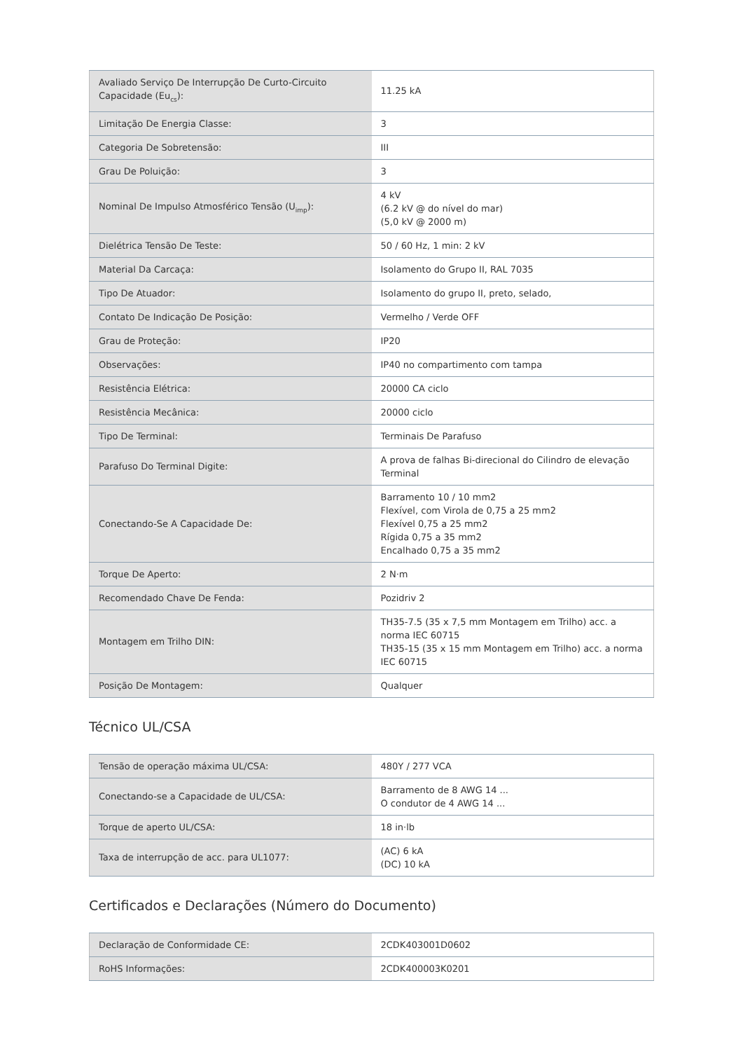| Avaliado Serviço De Interrupção De Curto-Circuito Capacidade (Eu<sub>cs</sub>): | 11.25 kA |
| Limitação De Energia Classe: | 3 |
| Categoria De Sobretensão: | III |
| Grau De Poluição: | 3 |
| Nominal De Impulso Atmosférico Tensão (U<sub>imp</sub>): | 4 kV (6.2 kV @ do nível do mar) (5,0 kV @ 2000 m) |
| Dielétrica Tensão De Teste: | 50 / 60 Hz, 1 min: 2 kV |
| Material Da Carcaça: | Isolamento do Grupo II, RAL 7035 |
| Tipo De Atuador: | Isolamento do grupo II, preto, selado, |
| Contato De Indicação De Posição: | Vermelho / Verde OFF |
| Grau de Proteção: | IP20 |
| Observações: | IP40 no compartimento com tampa |
| Resistência Elétrica: | 20000 CA ciclo |
| Resistência Mecânica: | 20000 ciclo |
| Tipo De Terminal: | Terminais De Parafuso |
| Parafuso Do Terminal Digite: | A prova de falhas Bi-direcional do Cilindro de elevação Terminal |
| Conectando-Se A Capacidade De: | Barramento 10 / 10 mm2 Flexível, com Virola de 0,75 a 25 mm2 Flexível 0,75 a 25 mm2 Rígida 0,75 a 35 mm2 Encalhado 0,75 a 35 mm2 |
| Torque De Aperto: | 2 N·m |
| Recomendado Chave De Fenda: | Pozidriv 2 |
| Montagem em Trilho DIN: | TH35-7.5 (35 x 7,5 mm Montagem em Trilho) acc. a norma IEC 60715 TH35-15 (35 x 15 mm Montagem em Trilho) acc. a norma IEC 60715 |
| Posição De Montagem: | Qualquer |
Técnico UL/CSA
| Tensão de operação máxima UL/CSA: | 480Y / 277 VCA |
| Conectando-se a Capacidade de UL/CSA: | Barramento de 8 AWG 14 ... O condutor de 4 AWG 14 ... |
| Torque de aperto UL/CSA: | 18 in·lb |
| Taxa de interrupção de acc. para UL1077: | (AC) 6 kA (DC) 10 kA |
Certificados e Declarações (Número do Documento)
| Declaração de Conformidade CE: | 2CDK403001D0602 |
| RoHS Informações: | 2CDK400003K0201 |